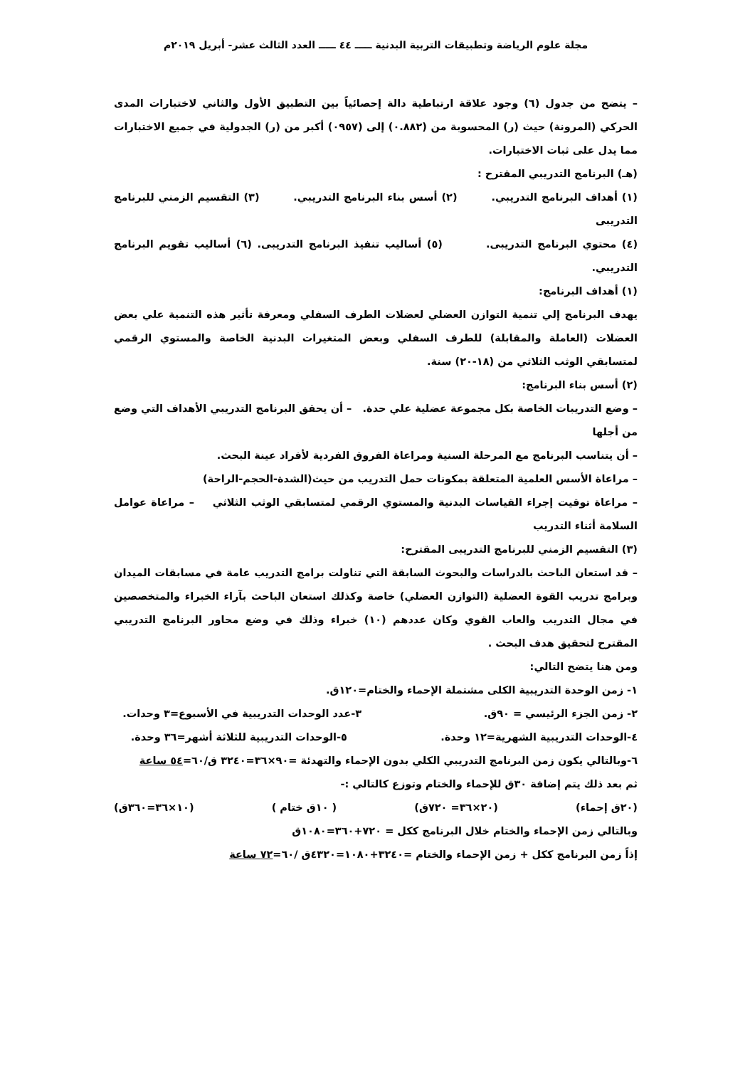مجلة علوم الرياضة وتطبيقات التربية البدنية ـــــ ٤٤ ـــــ العدد الثالث عشر- أبريل ٢٠١٩م
– يتضح من جدول (٦) وجود علاقة ارتباطية دالة إحصائياً بين التطبيق الأول والثاني لاختبارات المدى الحركي (المرونة) حيث (ر) المحسوبة من (٠.٨٨٢) إلى (٠٩٥٧) أكبر من (ر) الجدولية في جميع الاختبارات مما يدل على ثبات الاختبارات.
(هـ) البرنامج التدريبي المقترح :
(١) أهداف البرنامج التدريبي. (٢) أسس بناء البرنامج التدريبي. (٣) التقسيم الزمني للبرنامج التدريبى
(٤) محتوي البرنامج التدريبى. (٥) أساليب تنفيذ البرنامج التدريبى. (٦) أساليب تقويم البرنامج التدريبي.
(١) أهداف البرنامج:
يهدف البرنامج إلي تنمية التوازن العضلي لعضلات الطرف السفلي ومعرفة تأثير هذه التنمية علي بعض العضلات (العاملة والمقابلة) للطرف السفلي وبعض المتغيرات البدنية الخاصة والمستوي الرقمي لمتسابقي الوثب الثلاثي من (١٨-٢٠) سنة.
(٢) أسس بناء البرنامج:
– وضع التدريبات الخاصة بكل مجموعة عضلية علي حدة. – أن يحقق البرنامج التدريبي الأهداف التي وضع من أجلها
– أن يتناسب البرنامج مع المرحلة السنية ومراعاة الفروق الفردية لأفراد عينة البحث.
– مراعاة الأسس العلمية المتعلقة بمكونات حمل التدريب من حيث(الشدة-الحجم-الراحة)
– مراعاة توقيت إجراء القياسات البدنية والمستوي الرقمي لمتسابقي الوثب الثلاثي – مراعاة عوامل السلامة أثناء التدريب
(٣) التقسيم الزمني للبرنامج التدريبى المقترح:
– قد استعان الباحث بالدراسات والبحوث السابقة التي تناولت برامج التدريب عامة في مسابقات الميدان وبرامج تدريب القوة العضلية (التوازن العضلي) خاصة وكذلك استعان الباحث بآراء الخبراء والمتخصصين في مجال التدريب والعاب القوي وكان عددهم (١٠) خبراء وذلك في وضع محاور البرنامج التدريبي المقترح لتحقيق هدف البحث .
ومن هنا يتضح التالي:
١- زمن الوحدة التدريبية الكلى مشتملة الإحماء والختام=١٢٠ق.
٢- زمن الجزء الرئيسي = ٩٠ق. ٣-عدد الوحدات التدريبية في الأسبوع=٣ وحدات.
٤-الوحدات التدريبية الشهرية=١٢ وحدة. ٥-الوحدات التدريبية للثلاثة أشهر=٣٦ وحدة.
٦-وبالتالي يكون زمن البرنامج التدريبي الكلي بدون الإحماء والتهدئة =٩٠×٣٦=٣٢٤٠ ق/٦٠=٥٤ ساعة
ثم بعد ذلك يتم إضافة ٣٠ق للإحماء والختام وتوزع كالتالي :-
(٢٠ق إحماء) (٢٠×٣٦= ٧٢٠ق) ( ١٠ق ختام ) (١٠×٣٦=٣٦٠ق)
وبالتالي زمن الإحماء والختام خلال البرنامج ككل = ٧٢٠+٣٦٠=١٠٨٠ق
إذاً زمن البرنامج ككل + زمن الإحماء والختام =٣٢٤٠+١٠٨٠=٤٣٢٠ق /٦٠=٧٢ ساعة